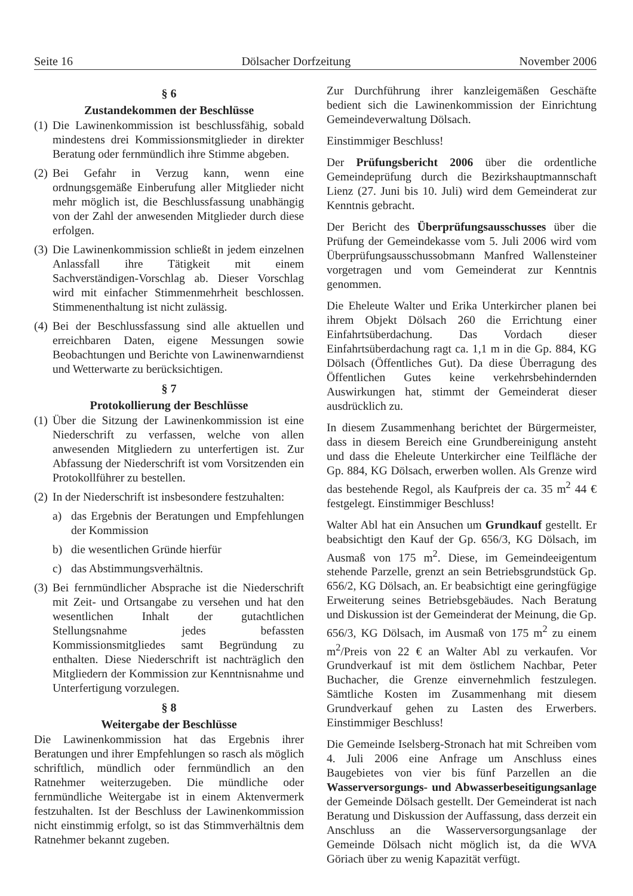Seite 16 Dölsacher Dorfzeitung November 2006
§ 6
Zustandekommen der Beschlüsse
(1) Die Lawinenkommission ist beschlussfähig, sobald mindestens drei Kommissionsmitglieder in direkter Beratung oder fernmündlich ihre Stimme abgeben.
(2) Bei Gefahr in Verzug kann, wenn eine ordnungsgemäße Einberufung aller Mitglieder nicht mehr möglich ist, die Beschlussfassung unabhängig von der Zahl der anwesenden Mitglieder durch diese erfolgen.
(3) Die Lawinenkommission schließt in jedem einzelnen Anlassfall ihre Tätigkeit mit einem Sachverständigen-Vorschlag ab. Dieser Vorschlag wird mit einfacher Stimmenmehrheit beschlossen. Stimmenenthaltung ist nicht zulässig.
(4) Bei der Beschlussfassung sind alle aktuellen und erreichbaren Daten, eigene Messungen sowie Beobachtungen und Berichte von Lawinenwarndienst und Wetterwarte zu berücksichtigen.
§ 7
Protokollierung der Beschlüsse
(1) Über die Sitzung der Lawinenkommission ist eine Niederschrift zu verfassen, welche von allen anwesenden Mitgliedern zu unterfertigen ist. Zur Abfassung der Niederschrift ist vom Vorsitzenden ein Protokollführer zu bestellen.
(2) In der Niederschrift ist insbesondere festzuhalten:
a) das Ergebnis der Beratungen und Empfehlungen der Kommission
b) die wesentlichen Gründe hierfür
c) das Abstimmungsverhältnis.
(3) Bei fernmündlicher Absprache ist die Niederschrift mit Zeit- und Ortsangabe zu versehen und hat den wesentlichen Inhalt der gutachtlichen Stellungsnahme jedes befassten Kommissionsmitgliedes samt Begründung zu enthalten. Diese Niederschrift ist nachträglich den Mitgliedern der Kommission zur Kenntnisnahme und Unterfertigung vorzulegen.
§ 8
Weitergabe der Beschlüsse
Die Lawinenkommission hat das Ergebnis ihrer Beratungen und ihrer Empfehlungen so rasch als möglich schriftlich, mündlich oder fernmündlich an den Ratnehmer weiterzugeben. Die mündliche oder fernmündliche Weitergabe ist in einem Aktenvermerk festzuhalten. Ist der Beschluss der Lawinenkommission nicht einstimmig erfolgt, so ist das Stimmverhältnis dem Ratnehmer bekannt zugeben.
Zur Durchführung ihrer kanzleigemäßen Geschäfte bedient sich die Lawinenkommission der Einrichtung Gemeindeverwaltung Dölsach.
Einstimmiger Beschluss!
Der Prüfungsbericht 2006 über die ordentliche Gemeindeprüfung durch die Bezirkshauptmannschaft Lienz (27. Juni bis 10. Juli) wird dem Gemeinderat zur Kenntnis gebracht.
Der Bericht des Überprüfungsausschusses über die Prüfung der Gemeindekasse vom 5. Juli 2006 wird vom Überprüfungsausschussobmann Manfred Wallensteiner vorgetragen und vom Gemeinderat zur Kenntnis genommen.
Die Eheleute Walter und Erika Unterkircher planen bei ihrem Objekt Dölsach 260 die Errichtung einer Einfahrtsüberdachung. Das Vordach dieser Einfahrtsüberdachung ragt ca. 1,1 m in die Gp. 884, KG Dölsach (Öffentliches Gut). Da diese Überragung des Öffentlichen Gutes keine verkehrsbehindernden Auswirkungen hat, stimmt der Gemeinderat dieser ausdrücklich zu.
In diesem Zusammenhang berichtet der Bürgermeister, dass in diesem Bereich eine Grundbereinigung ansteht und dass die Eheleute Unterkircher eine Teilfläche der Gp. 884, KG Dölsach, erwerben wollen. Als Grenze wird das bestehende Regol, als Kaufpreis der ca. 35 m<sup>2</sup> 44 € festgelegt. Einstimmiger Beschluss!
Walter Abl hat ein Ansuchen um Grundkauf gestellt. Er beabsichtigt den Kauf der Gp. 656/3, KG Dölsach, im Ausmaß von 175 m<sup>2</sup>. Diese, im Gemeindeeigentum stehende Parzelle, grenzt an sein Betriebsgrundstück Gp. 656/2, KG Dölsach, an. Er beabsichtigt eine geringfügige Erweiterung seines Betriebsgebäudes. Nach Beratung und Diskussion ist der Gemeinderat der Meinung, die Gp. 656/3, KG Dölsach, im Ausmaß von 175 m<sup>2</sup> zu einem m<sup>2</sup>/Preis von 22 € an Walter Abl zu verkaufen. Vor Grundverkauf ist mit dem östlichem Nachbar, Peter Buchacher, die Grenze einvernehmlich festzulegen. Sämtliche Kosten im Zusammenhang mit diesem Grundverkauf gehen zu Lasten des Erwerbers. Einstimmiger Beschluss!
Die Gemeinde Iselsberg-Stronach hat mit Schreiben vom 4. Juli 2006 eine Anfrage um Anschluss eines Baugebietes von vier bis fünf Parzellen an die Wasserversorgungs- und Abwasserbeseitigungsanlage der Gemeinde Dölsach gestellt. Der Gemeinderat ist nach Beratung und Diskussion der Auffassung, dass derzeit ein Anschluss an die Wasserversorgungsanlage der Gemeinde Dölsach nicht möglich ist, da die WVA Göriach über zu wenig Kapazität verfügt.